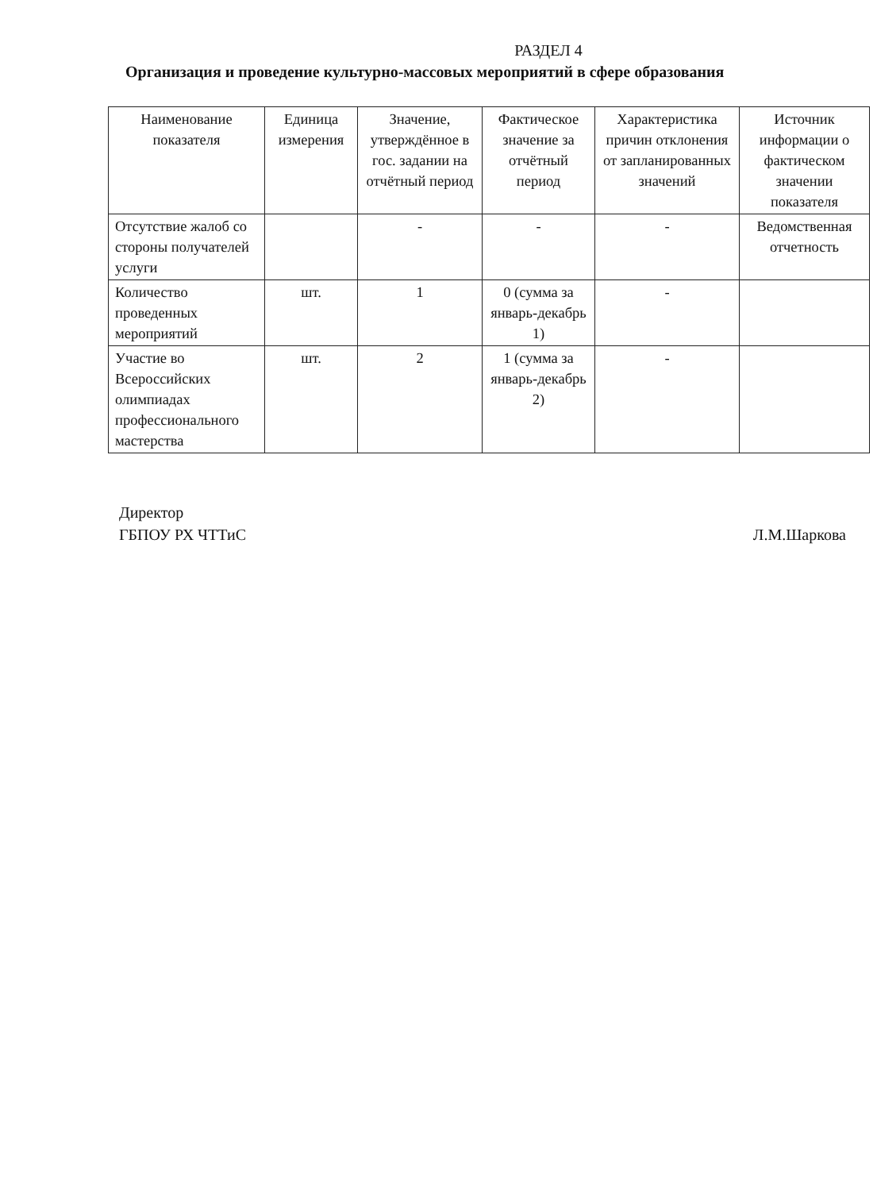РАЗДЕЛ 4
Организация и проведение культурно-массовых мероприятий в сфере образования
| Наименование показателя | Единица измерения | Значение, утверждённое в гос. задании на отчётный период | Фактическое значение за отчётный период | Характеристика причин отклонения от запланированных значений | Источник информации о фактическом значении показателя |
| --- | --- | --- | --- | --- | --- |
| Отсутствие жалоб со стороны получателей услуги | | - | - | - | Ведомственная отчетность |
| Количество проведенных мероприятий | шт. | 1 | 0 (сумма за январь-декабрь 1) | - | |
| Участие во Всероссийских олимпиадах профессионального мастерства | шт. | 2 | 1 (сумма за январь-декабрь 2) | - | |
Директор
ГБПОУ РХ ЧТТиС
Л.М.Шаркова